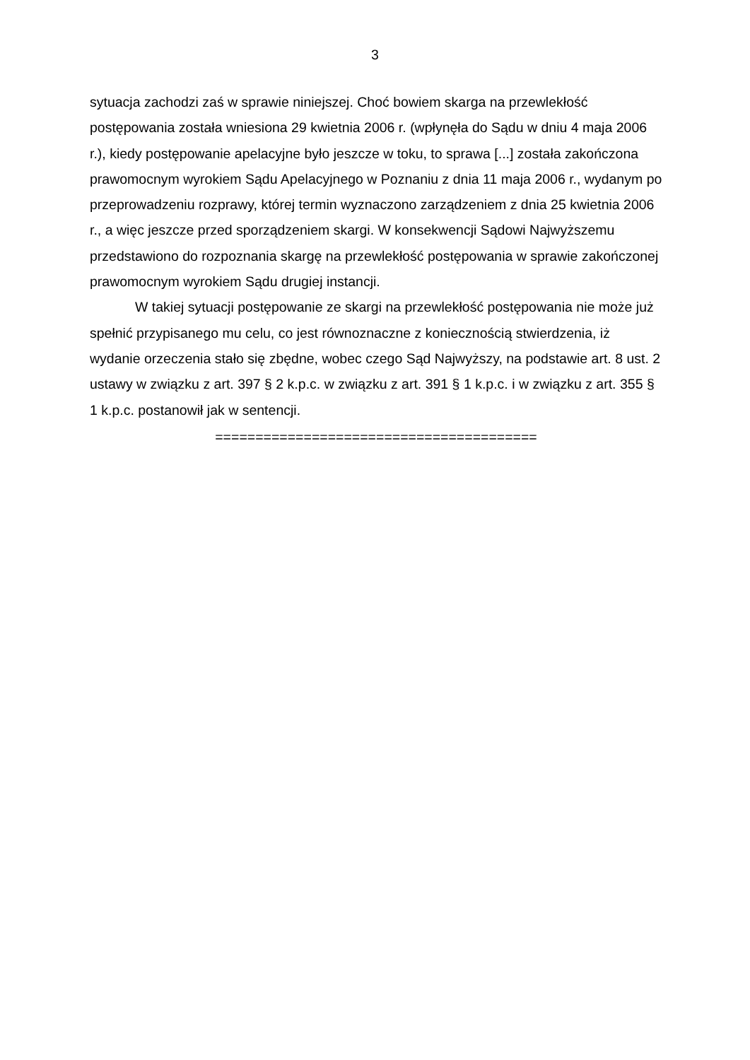3
sytuacja zachodzi zaś w sprawie niniejszej. Choć bowiem skarga na przewlekłość postępowania została wniesiona 29 kwietnia 2006 r. (wpłynęła do Sądu w dniu 4 maja 2006 r.), kiedy postępowanie apelacyjne było jeszcze w toku, to sprawa [...] została zakończona prawomocnym wyrokiem Sądu Apelacyjnego w Poznaniu z dnia 11 maja 2006 r., wydanym po przeprowadzeniu rozprawy, której termin wyznaczono zarządzeniem z dnia 25 kwietnia 2006 r., a więc jeszcze przed sporządzeniem skargi. W konsekwencji Sądowi Najwyższemu przedstawiono do rozpoznania skargę na przewlekłość postępowania w sprawie zakończonej prawomocnym wyrokiem Sądu drugiej instancji.
W takiej sytuacji postępowanie ze skargi na przewlekłość postępowania nie może już spełnić przypisanego mu celu, co jest równoznaczne z koniecznością stwierdzenia, iż wydanie orzeczenia stało się zbędne, wobec czego Sąd Najwyższy, na podstawie art. 8 ust. 2 ustawy w związku z art. 397 § 2 k.p.c. w związku z art. 391 § 1 k.p.c. i w związku z art. 355 § 1 k.p.c. postanowił jak w sentencji.
========================================